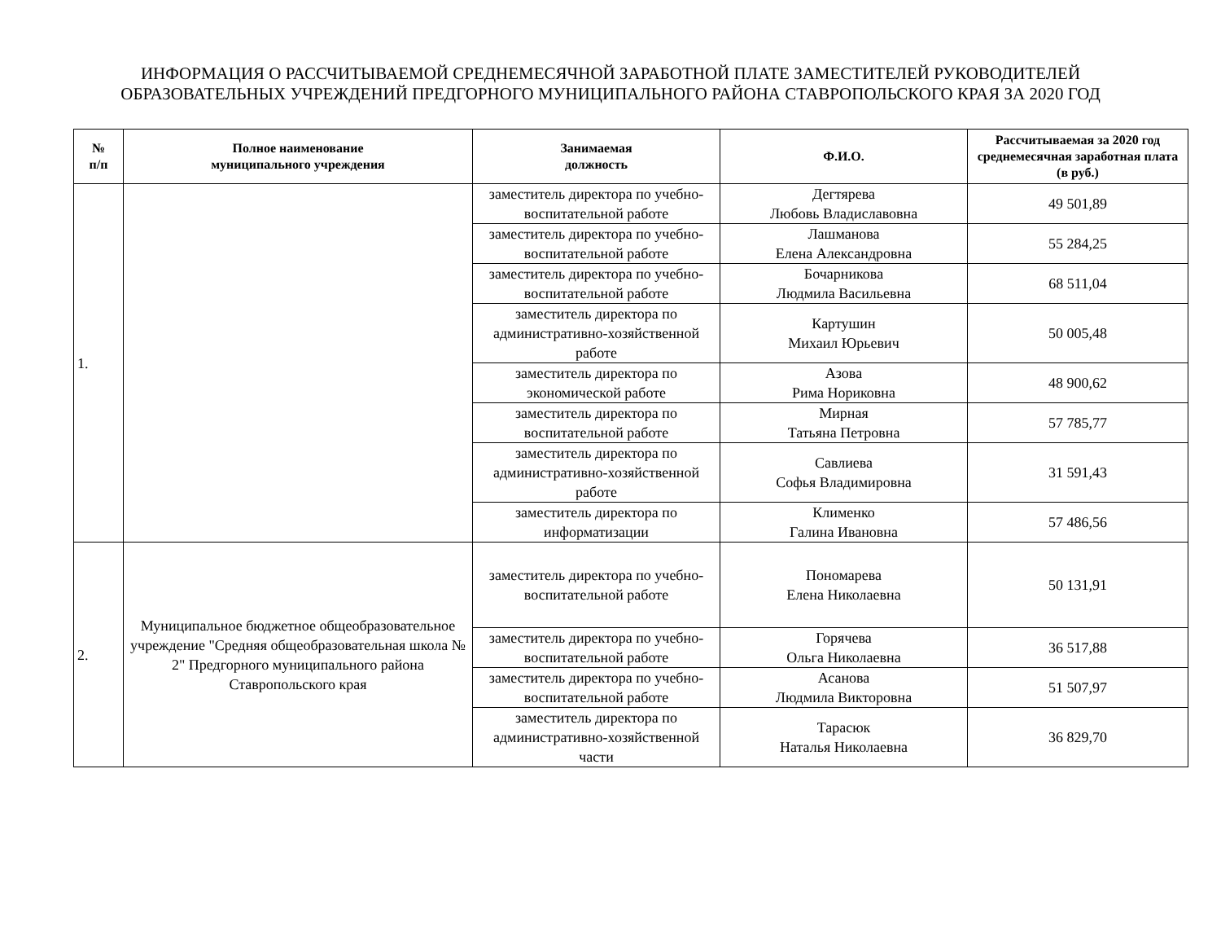ИНФОРМАЦИЯ О РАССЧИТЫВАЕМОЙ СРЕДНЕМЕСЯЧНОЙ ЗАРАБОТНОЙ ПЛАТЕ ЗАМЕСТИТЕЛЕЙ РУКОВОДИТЕЛЕЙ ОБРАЗОВАТЕЛЬНЫХ УЧРЕЖДЕНИЙ ПРЕДГОРНОГО МУНИЦИПАЛЬНОГО РАЙОНА СТАВРОПОЛЬСКОГО КРАЯ ЗА 2020 ГОД
| № п/п | Полное наименование муниципального учреждения | Занимаемая должность | Ф.И.О. | Рассчитываемая за 2020 год среднемесячная заработная плата (в руб.) |
| --- | --- | --- | --- | --- |
| 1. | | заместитель директора по учебно-воспитательной работе | Дегтярева Любовь Владиславовна | 49 501,89 |
| | | заместитель директора по учебно-воспитательной работе | Лашманова Елена Александровна | 55 284,25 |
| | | заместитель директора по учебно-воспитательной работе | Бочарникова Людмила Васильевна | 68 511,04 |
| | | заместитель директора по административно-хозяйственной работе | Картушин Михаил Юрьевич | 50 005,48 |
| | | заместитель директора по экономической работе | Азова Рима Нориковна | 48 900,62 |
| | | заместитель директора по воспитательной работе | Мирная Татьяна Петровна | 57 785,77 |
| | | заместитель директора по административно-хозяйственной работе | Савлиева Софья Владимировна | 31 591,43 |
| | | заместитель директора по информатизации | Клименко Галина Ивановна | 57 486,56 |
| 2. | Муниципальное бюджетное общеобразовательное учреждение "Средняя общеобразовательная школа № 2" Предгорного муниципального района Ставропольского края | заместитель директора по учебно-воспитательной работе | Пономарева Елена Николаевна | 50 131,91 |
| | | заместитель директора по учебно-воспитательной работе | Горячева Ольга Николаевна | 36 517,88 |
| | | заместитель директора по учебно-воспитательной работе | Асанова Людмила Викторовна | 51 507,97 |
| | | заместитель директора по административно-хозяйственной части | Тарасюк Наталья Николаевна | 36 829,70 |